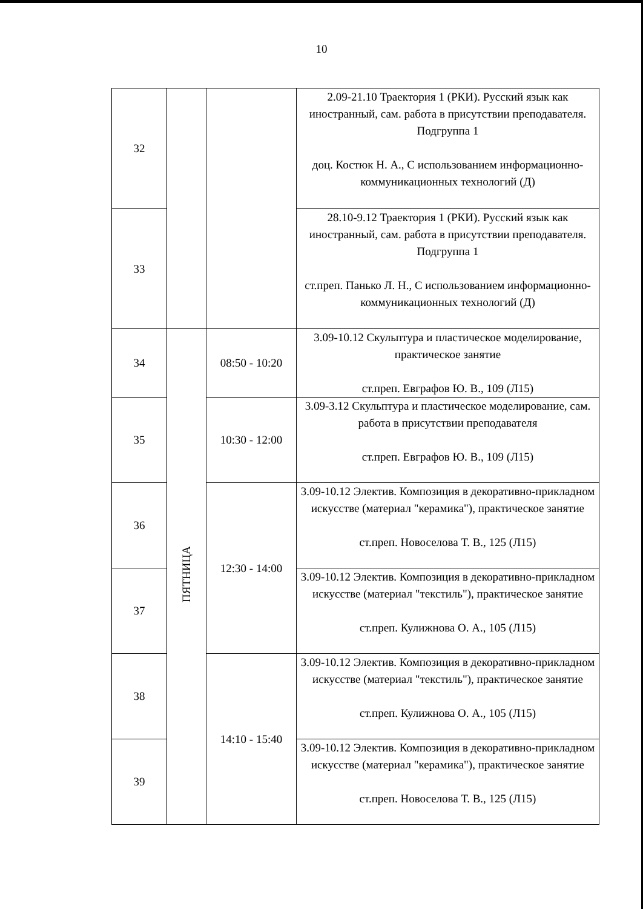10
| 32 | | | 2.09-21.10 Траектория 1 (РКИ). Русский язык как иностранный, сам. работа в присутствии преподавателя. Подгруппа 1 доц. Костюк Н. А., С использованием информационно-коммуникационных технологий (Д) |
| 33 | | | 28.10-9.12 Траектория 1 (РКИ). Русский язык как иностранный, сам. работа в присутствии преподавателя. Подгруппа 1 ст.преп. Панько Л. Н., С использованием информационно-коммуникационных технологий (Д) |
| 34 | ПЯТНИЦА | 08:50 - 10:20 | 3.09-10.12 Скульптура и пластическое моделирование, практическое занятие ст.преп. Евграфов Ю. В., 109 (Л15) |
| 35 | | 10:30 - 12:00 | 3.09-3.12 Скульптура и пластическое моделирование, сам. работа в присутствии преподавателя ст.преп. Евграфов Ю. В., 109 (Л15) |
| 36 | | 12:30 - 14:00 | 3.09-10.12 Электив. Композиция в декоративно-прикладном искусстве (материал "керамика"), практическое занятие ст.преп. Новоселова Т. В., 125 (Л15) |
| 37 | | | 3.09-10.12 Электив. Композиция в декоративно-прикладном искусстве (материал "текстиль"), практическое занятие ст.преп. Кулижнова О. А., 105 (Л15) |
| 38 | | 14:10 - 15:40 | 3.09-10.12 Электив. Композиция в декоративно-прикладном искусстве (материал "текстиль"), практическое занятие ст.преп. Кулижнова О. А., 105 (Л15) |
| 39 | | | 3.09-10.12 Электив. Композиция в декоративно-прикладном искусстве (материал "керамика"), практическое занятие ст.преп. Новоселова Т. В., 125 (Л15) |